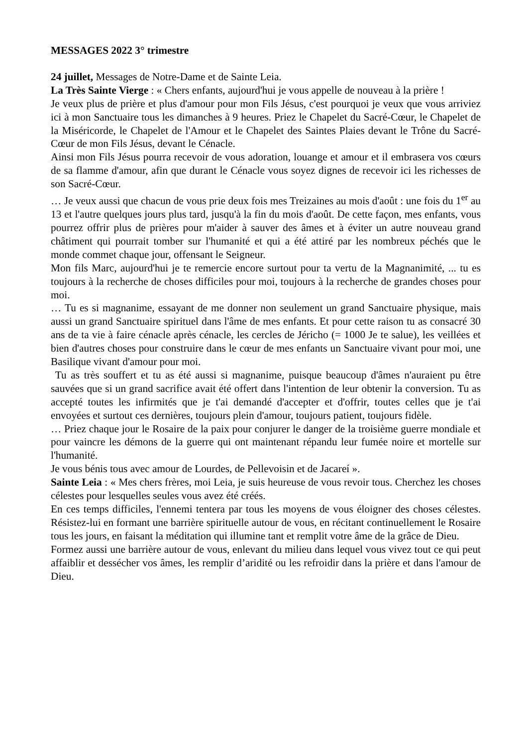MESSAGES 2022 3° trimestre
24 juillet, Messages de Notre-Dame et de Sainte Leia.
La Très Sainte Vierge : « Chers enfants, aujourd'hui je vous appelle de nouveau à la prière !
Je veux plus de prière et plus d'amour pour mon Fils Jésus, c'est pourquoi je veux que vous arriviez ici à mon Sanctuaire tous les dimanches à 9 heures. Priez le Chapelet du Sacré-Cœur, le Chapelet de la Miséricorde, le Chapelet de l'Amour et le Chapelet des Saintes Plaies devant le Trône du Sacré-Cœur de mon Fils Jésus, devant le Cénacle.
Ainsi mon Fils Jésus pourra recevoir de vous adoration, louange et amour et il embrasera vos cœurs de sa flamme d'amour, afin que durant le Cénacle vous soyez dignes de recevoir ici les richesses de son Sacré-Cœur.
… Je veux aussi que chacun de vous prie deux fois mes Treizaines au mois d'août : une fois du 1<sup>er</sup> au 13 et l'autre quelques jours plus tard, jusqu'à la fin du mois d'août. De cette façon, mes enfants, vous pourrez offrir plus de prières pour m'aider à sauver des âmes et à éviter un autre nouveau grand châtiment qui pourrait tomber sur l'humanité et qui a été attiré par les nombreux péchés que le monde commet chaque jour, offensant le Seigneur.
Mon fils Marc, aujourd'hui je te remercie encore surtout pour ta vertu de la Magnanimité, ... tu es toujours à la recherche de choses difficiles pour moi, toujours à la recherche de grandes choses pour moi.
… Tu es si magnanime, essayant de me donner non seulement un grand Sanctuaire physique, mais aussi un grand Sanctuaire spirituel dans l'âme de mes enfants. Et pour cette raison tu as consacré 30 ans de ta vie à faire cénacle après cénacle, les cercles de Jéricho (= 1000 Je te salue), les veillées et bien d'autres choses pour construire dans le cœur de mes enfants un Sanctuaire vivant pour moi, une Basilique vivant d'amour pour moi.
Tu as très souffert et tu as été aussi si magnanime, puisque beaucoup d'âmes n'auraient pu être sauvées que si un grand sacrifice avait été offert dans l'intention de leur obtenir la conversion. Tu as accepté toutes les infirmités que je t'ai demandé d'accepter et d'offrir, toutes celles que je t'ai envoyées et surtout ces dernières, toujours plein d'amour, toujours patient, toujours fidèle.
… Priez chaque jour le Rosaire de la paix pour conjurer le danger de la troisième guerre mondiale et pour vaincre les démons de la guerre qui ont maintenant répandu leur fumée noire et mortelle sur l'humanité.
Je vous bénis tous avec amour de Lourdes, de Pellevoisin et de Jacareí ».
Sainte Leia : « Mes chers frères, moi Leia, je suis heureuse de vous revoir tous. Cherchez les choses célestes pour lesquelles seules vous avez été créés.
En ces temps difficiles, l'ennemi tentera par tous les moyens de vous éloigner des choses célestes. Résistez-lui en formant une barrière spirituelle autour de vous, en récitant continuellement le Rosaire tous les jours, en faisant la méditation qui illumine tant et remplit votre âme de la grâce de Dieu.
Formez aussi une barrière autour de vous, enlevant du milieu dans lequel vous vivez tout ce qui peut affaiblir et dessécher vos âmes, les remplir d’aridité ou les refroidir dans la prière et dans l'amour de Dieu.